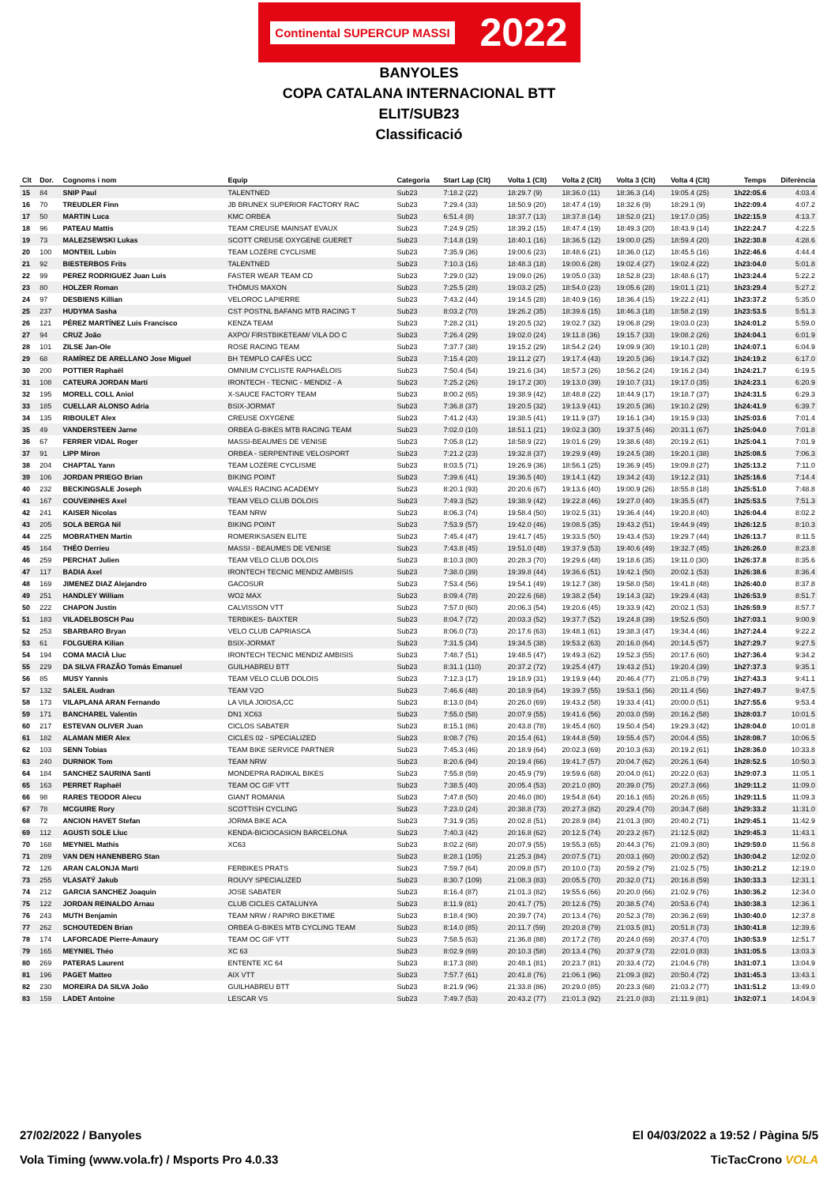Continental SUPERCUP MASSI 2022
BANYOLES
COPA CATALANA INTERNACIONAL BTT
ELIT/SUB23
Classificació
| Clt | Dor. | Cognoms i nom | Equip | Categoria | Start Lap (Clt) | Volta 1 (Clt) | Volta 2 (Clt) | Volta 3 (Clt) | Volta 4 (Clt) | Temps | Diferència |
| --- | --- | --- | --- | --- | --- | --- | --- | --- | --- | --- | --- |
| 15 | 84 | SNIP Paul | TALENTNED | Sub23 | 7:18.2 (22) | 18:29.7 (9) | 18:36.0 (11) | 18:36.3 (14) | 19:05.4 (25) | 1h22:05.6 | 4:03.4 |
| 16 | 70 | TREUDLER Finn | JB BRUNEX SUPERIOR FACTORY RAC | Sub23 | 7:29.4 (33) | 18:50.9 (20) | 18:47.4 (19) | 18:32.6 (9) | 18:29.1 (9) | 1h22:09.4 | 4:07.2 |
| 17 | 50 | MARTIN Luca | KMC ORBEA | Sub23 | 6:51.4 (8) | 18:37.7 (13) | 18:37.8 (14) | 18:52.0 (21) | 19:17.0 (35) | 1h22:15.9 | 4:13.7 |
| 18 | 96 | PATEAU Mattis | TEAM CREUSE MAINSAT EVAUX | Sub23 | 7:24.9 (25) | 18:39.2 (15) | 18:47.4 (19) | 18:49.3 (20) | 18:43.9 (14) | 1h22:24.7 | 4:22.5 |
| 19 | 73 | MALEZSEWSKI Lukas | SCOTT CREUSE OXYGENE GUERET | Sub23 | 7:14.8 (19) | 18:40.1 (16) | 18:36.5 (12) | 19:00.0 (25) | 18:59.4 (20) | 1h22:30.8 | 4:28.6 |
| 20 | 100 | MONTEIL Lubin | TEAM LOZÈRE CYCLISME | Sub23 | 7:35.9 (36) | 19:00.6 (23) | 18:48.6 (21) | 18:36.0 (12) | 18:45.5 (16) | 1h22:46.6 | 4:44.4 |
| 21 | 92 | BIESTERBOS Frits | TALENTNED | Sub23 | 7:10.3 (16) | 18:48.3 (18) | 19:00.6 (28) | 19:02.4 (27) | 19:02.4 (22) | 1h23:04.0 | 5:01.8 |
| 22 | 99 | PEREZ RODRIGUEZ Juan Luis | FASTER WEAR TEAM CD | Sub23 | 7:29.0 (32) | 19:09.0 (26) | 19:05.0 (33) | 18:52.8 (23) | 18:48.6 (17) | 1h23:24.4 | 5:22.2 |
| 23 | 80 | HOLZER Roman | THÖMUS MAXON | Sub23 | 7:25.5 (28) | 19:03.2 (25) | 18:54.0 (23) | 19:05.6 (28) | 19:01.1 (21) | 1h23:29.4 | 5:27.2 |
| 24 | 97 | DESBIENS Killian | VELOROC LAPIERRE | Sub23 | 7:43.2 (44) | 19:14.5 (28) | 18:40.9 (16) | 18:36.4 (15) | 19:22.2 (41) | 1h23:37.2 | 5:35.0 |
| 25 | 237 | HUDYMA Sasha | CST POSTNL BAFANG MTB RACING T | Sub23 | 8:03.2 (70) | 19:26.2 (35) | 18:39.6 (15) | 18:46.3 (18) | 18:58.2 (19) | 1h23:53.5 | 5:51.3 |
| 26 | 121 | PÉREZ MARTÍNEZ Luis Francisco | KENZA TEAM | Sub23 | 7:28.2 (31) | 19:20.5 (32) | 19:02.7 (32) | 19:06.8 (29) | 19:03.0 (23) | 1h24:01.2 | 5:59.0 |
| 27 | 94 | CRUZ João | AXPO/ FIRSTBIKETEAM/ VILA DO C | Sub23 | 7:26.4 (29) | 19:02.0 (24) | 19:11.8 (36) | 19:15.7 (33) | 19:08.2 (26) | 1h24:04.1 | 6:01.9 |
| 28 | 101 | ZILSE Jan-Ole | ROSE RACING TEAM | Sub23 | 7:37.7 (38) | 19:15.2 (29) | 18:54.2 (24) | 19:09.9 (30) | 19:10.1 (28) | 1h24:07.1 | 6:04.9 |
| 29 | 68 | RAMÍREZ DE ARELLANO Jose Miguel | BH TEMPLO CAFÉS UCC | Sub23 | 7:15.4 (20) | 19:11.2 (27) | 19:17.4 (43) | 19:20.5 (36) | 19:14.7 (32) | 1h24:19.2 | 6:17.0 |
| 30 | 200 | POTTIER Raphaël | OMNIUM CYCLISTE RAPHAËLOIS | Sub23 | 7:50.4 (54) | 19:21.6 (34) | 18:57.3 (26) | 18:56.2 (24) | 19:16.2 (34) | 1h24:21.7 | 6:19.5 |
| 31 | 108 | CATEURA JORDAN Martí | IRONTECH - TECNIC - MENDIZ - A | Sub23 | 7:25.2 (26) | 19:17.2 (30) | 19:13.0 (39) | 19:10.7 (31) | 19:17.0 (35) | 1h24:23.1 | 6:20.9 |
| 32 | 195 | MORELL COLL Aniol | X-SAUCE FACTORY TEAM | Sub23 | 8:00.2 (65) | 19:38.9 (42) | 18:48.8 (22) | 18:44.9 (17) | 19:18.7 (37) | 1h24:31.5 | 6:29.3 |
| 33 | 185 | CUELLAR ALONSO Adria | BSIX-JORMAT | Sub23 | 7:36.8 (37) | 19:20.5 (32) | 19:13.9 (41) | 19:20.5 (36) | 19:10.2 (29) | 1h24:41.9 | 6:39.7 |
| 34 | 135 | RIBOULET Alex | CREUSE OXYGENE | Sub23 | 7:41.2 (43) | 19:38.5 (41) | 19:11.9 (37) | 19:16.1 (34) | 19:15.9 (33) | 1h25:03.6 | 7:01.4 |
| 35 | 49 | VANDERSTEEN Jarne | ORBEA G-BIKES MTB RACING TEAM | Sub23 | 7:02.0 (10) | 18:51.1 (21) | 19:02.3 (30) | 19:37.5 (46) | 20:31.1 (67) | 1h25:04.0 | 7:01.8 |
| 36 | 67 | FERRER VIDAL Roger | MASSI-BEAUMES DE VENISE | Sub23 | 7:05.8 (12) | 18:58.9 (22) | 19:01.6 (29) | 19:38.6 (48) | 20:19.2 (61) | 1h25:04.1 | 7:01.9 |
| 37 | 91 | LIPP Miron | ORBEA - SERPENTINE VELOSPORT | Sub23 | 7:21.2 (23) | 19:32.8 (37) | 19:29.9 (49) | 19:24.5 (38) | 19:20.1 (38) | 1h25:08.5 | 7:06.3 |
| 38 | 204 | CHAPTAL Yann | TEAM LOZÈRE CYCLISME | Sub23 | 8:03.5 (71) | 19:26.9 (36) | 18:56.1 (25) | 19:36.9 (45) | 19:09.8 (27) | 1h25:13.2 | 7:11.0 |
| 39 | 106 | JORDAN PRIEGO Brian | BIKING POINT | Sub23 | 7:39.6 (41) | 19:36.5 (40) | 19:14.1 (42) | 19:34.2 (43) | 19:12.2 (31) | 1h25:16.6 | 7:14.4 |
| 40 | 232 | BECKINGSALE Joseph | WALES RACING ACADEMY | Sub23 | 8:20.1 (93) | 20:20.6 (67) | 19:13.6 (40) | 19:00.9 (26) | 18:55.8 (18) | 1h25:51.0 | 7:48.8 |
| 41 | 167 | COUVEINHES Axel | TEAM VELO CLUB DOLOIS | Sub23 | 7:49.3 (52) | 19:38.9 (42) | 19:22.8 (46) | 19:27.0 (40) | 19:35.5 (47) | 1h25:53.5 | 7:51.3 |
| 42 | 241 | KAISER Nicolas | TEAM NRW | Sub23 | 8:06.3 (74) | 19:58.4 (50) | 19:02.5 (31) | 19:36.4 (44) | 19:20.8 (40) | 1h26:04.4 | 8:02.2 |
| 43 | 205 | SOLA BERGA Nil | BIKING POINT | Sub23 | 7:53.9 (57) | 19:42.0 (46) | 19:08.5 (35) | 19:43.2 (51) | 19:44.9 (49) | 1h26:12.5 | 8:10.3 |
| 44 | 225 | MOBRATHEN Martin | ROMERIKSASEN ELITE | Sub23 | 7:45.4 (47) | 19:41.7 (45) | 19:33.5 (50) | 19:43.4 (53) | 19:29.7 (44) | 1h26:13.7 | 8:11.5 |
| 45 | 164 | THÉO Derrieu | MASSI - BEAUMES DE VENISE | Sub23 | 7:43.8 (45) | 19:51.0 (48) | 19:37.9 (53) | 19:40.6 (49) | 19:32.7 (45) | 1h26:26.0 | 8:23.8 |
| 46 | 259 | PERCHAT Julien | TEAM VELO CLUB DOLOIS | Sub23 | 8:10.3 (80) | 20:28.3 (70) | 19:29.6 (48) | 19:18.6 (35) | 19:11.0 (30) | 1h26:37.8 | 8:35.6 |
| 47 | 117 | BADIA Axel | IRONTECH TECNIC MENDIZ AMBISIS | Sub23 | 7:38.0 (39) | 19:39.8 (44) | 19:36.6 (51) | 19:42.1 (50) | 20:02.1 (53) | 1h26:38.6 | 8:36.4 |
| 48 | 169 | JIMENEZ DIAZ Alejandro | GACOSUR | Sub23 | 7:53.4 (56) | 19:54.1 (49) | 19:12.7 (38) | 19:58.0 (58) | 19:41.8 (48) | 1h26:40.0 | 8:37.8 |
| 49 | 251 | HANDLEY William | WO2 MAX | Sub23 | 8:09.4 (78) | 20:22.6 (68) | 19:38.2 (54) | 19:14.3 (32) | 19:29.4 (43) | 1h26:53.9 | 8:51.7 |
| 50 | 222 | CHAPON Justin | CALVISSON VTT | Sub23 | 7:57.0 (60) | 20:06.3 (54) | 19:20.6 (45) | 19:33.9 (42) | 20:02.1 (53) | 1h26:59.9 | 8:57.7 |
| 51 | 183 | VILADELBOSCH Pau | TERBIKES- BAIXTER | Sub23 | 8:04.7 (72) | 20:03.3 (52) | 19:37.7 (52) | 19:24.8 (39) | 19:52.6 (50) | 1h27:03.1 | 9:00.9 |
| 52 | 253 | SBARBARO Bryan | VELO CLUB CAPRIASCA | Sub23 | 8:06.0 (73) | 20:17.6 (63) | 19:48.1 (61) | 19:38.3 (47) | 19:34.4 (46) | 1h27:24.4 | 9:22.2 |
| 53 | 61 | FOLGUERA Kilian | BSIX-JORMAT | Sub23 | 7:31.5 (34) | 19:34.5 (38) | 19:53.2 (63) | 20:16.0 (64) | 20:14.5 (57) | 1h27:29.7 | 9:27.5 |
| 54 | 194 | COMA MACIÀ Lluc | IRONTECH TECNIC MENDIZ AMBISIS | Sub23 | 7:48.7 (51) | 19:48.5 (47) | 19:49.3 (62) | 19:52.3 (55) | 20:17.6 (60) | 1h27:36.4 | 9:34.2 |
| 55 | 229 | DA SILVA FRAZÃO Tomás Emanuel | GUILHABREU BTT | Sub23 | 8:31.1 (110) | 20:37.2 (72) | 19:25.4 (47) | 19:43.2 (51) | 19:20.4 (39) | 1h27:37.3 | 9:35.1 |
| 56 | 85 | MUSY Yannis | TEAM VELO CLUB DOLOIS | Sub23 | 7:12.3 (17) | 19:18.9 (31) | 19:19.9 (44) | 20:46.4 (77) | 21:05.8 (79) | 1h27:43.3 | 9:41.1 |
| 57 | 132 | SALEIL Audran | TEAM V2O | Sub23 | 7:46.6 (48) | 20:18.9 (64) | 19:39.7 (55) | 19:53.1 (56) | 20:11.4 (56) | 1h27:49.7 | 9:47.5 |
| 58 | 173 | VILAPLANA ARAN Fernando | LA VILA JOIOSA,CC | Sub23 | 8:13.0 (84) | 20:26.0 (69) | 19:43.2 (58) | 19:33.4 (41) | 20:00.0 (51) | 1h27:55.6 | 9:53.4 |
| 59 | 171 | BANCHAREL Valentin | DN1 XC63 | Sub23 | 7:55.0 (58) | 20:07.9 (55) | 19:41.6 (56) | 20:03.0 (59) | 20:16.2 (58) | 1h28:03.7 | 10:01.5 |
| 60 | 217 | ESTEVAN OLIVER Juan | CICLOS SABATER | Sub23 | 8:15.1 (86) | 20:43.8 (78) | 19:45.4 (60) | 19:50.4 (54) | 19:29.3 (42) | 1h28:04.0 | 10:01.8 |
| 61 | 182 | ALAMAN MIER Alex | CICLES 02 - SPECIALIZED | Sub23 | 8:08.7 (76) | 20:15.4 (61) | 19:44.8 (59) | 19:55.4 (57) | 20:04.4 (55) | 1h28:08.7 | 10:06.5 |
| 62 | 103 | SENN Tobias | TEAM BIKE SERVICE PARTNER | Sub23 | 7:45.3 (46) | 20:18.9 (64) | 20:02.3 (69) | 20:10.3 (63) | 20:19.2 (61) | 1h28:36.0 | 10:33.8 |
| 63 | 240 | DURNIOK Tom | TEAM NRW | Sub23 | 8:20.6 (94) | 20:19.4 (66) | 19:41.7 (57) | 20:04.7 (62) | 20:26.1 (64) | 1h28:52.5 | 10:50.3 |
| 64 | 184 | SANCHEZ SAURINA Santi | MONDEPRA RADIKAL BIKES | Sub23 | 7:55.8 (59) | 20:45.9 (79) | 19:59.6 (68) | 20:04.0 (61) | 20:22.0 (63) | 1h29:07.3 | 11:05.1 |
| 65 | 163 | PERRET Raphaël | TEAM OC GIF VTT | Sub23 | 7:38.5 (40) | 20:05.4 (53) | 20:21.0 (80) | 20:39.0 (75) | 20:27.3 (66) | 1h29:11.2 | 11:09.0 |
| 66 | 98 | RARES TEODOR Alecu | GIANT ROMANIA | Sub23 | 7:47.8 (50) | 20:46.0 (80) | 19:54.8 (64) | 20:16.1 (65) | 20:26.8 (65) | 1h29:11.5 | 11:09.3 |
| 67 | 78 | MCGUIRE Rory | SCOTTISH CYCLING | Sub23 | 7:23.0 (24) | 20:38.8 (73) | 20:27.3 (82) | 20:29.4 (70) | 20:34.7 (68) | 1h29:33.2 | 11:31.0 |
| 68 | 72 | ANCION HAVET Stefan | JORMA BIKE ACA | Sub23 | 7:31.9 (35) | 20:02.8 (51) | 20:28.9 (84) | 21:01.3 (80) | 20:40.2 (71) | 1h29:45.1 | 11:42.9 |
| 69 | 112 | AGUSTI SOLE Lluc | KENDA-BICIOCASION BARCELONA | Sub23 | 7:40.3 (42) | 20:16.8 (62) | 20:12.5 (74) | 20:23.2 (67) | 21:12.5 (82) | 1h29:45.3 | 11:43.1 |
| 70 | 168 | MEYNIEL Mathis | XC63 | Sub23 | 8:02.2 (68) | 20:07.9 (55) | 19:55.3 (65) | 20:44.3 (76) | 21:09.3 (80) | 1h29:59.0 | 11:56.8 |
| 71 | 289 | VAN DEN HANENBERG Stan | | Sub23 | 8:28.1 (105) | 21:25.3 (84) | 20:07.5 (71) | 20:03.1 (60) | 20:00.2 (52) | 1h30:04.2 | 12:02.0 |
| 72 | 126 | ARAN CALONJA Marti | FERBIKES PRATS | Sub23 | 7:59.7 (64) | 20:09.8 (57) | 20:10.0 (73) | 20:59.2 (79) | 21:02.5 (75) | 1h30:21.2 | 12:19.0 |
| 73 | 255 | VLASATÝ Jakub | ROUVY SPECIALIZED | Sub23 | 8:30.7 (109) | 21:08.3 (83) | 20:05.5 (70) | 20:32.0 (71) | 20:16.8 (59) | 1h30:33.3 | 12:31.1 |
| 74 | 212 | GARCIA SANCHEZ Joaquin | JOSE SABATER | Sub23 | 8:16.4 (87) | 21:01.3 (82) | 19:55.6 (66) | 20:20.0 (66) | 21:02.9 (76) | 1h30:36.2 | 12:34.0 |
| 75 | 122 | JORDAN REINALDO Arnau | CLUB CICLES CATALUNYA | Sub23 | 8:11.9 (81) | 20:41.7 (75) | 20:12.6 (75) | 20:38.5 (74) | 20:53.6 (74) | 1h30:38.3 | 12:36.1 |
| 76 | 243 | MUTH Benjamin | TEAM NRW / RAPIRO BIKETIME | Sub23 | 8:18.4 (90) | 20:39.7 (74) | 20:13.4 (76) | 20:52.3 (78) | 20:36.2 (69) | 1h30:40.0 | 12:37.8 |
| 77 | 262 | SCHOUTEDEN Brian | ORBEA G-BIKES MTB CYCLING TEAM | Sub23 | 8:14.0 (85) | 20:11.7 (59) | 20:20.8 (79) | 21:03.5 (81) | 20:51.8 (73) | 1h30:41.8 | 12:39.6 |
| 78 | 174 | LAFORCADE Pierre-Amaury | TEAM OC GIF VTT | Sub23 | 7:58.5 (63) | 21:36.8 (88) | 20:17.2 (78) | 20:24.0 (69) | 20:37.4 (70) | 1h30:53.9 | 12:51.7 |
| 79 | 165 | MEYNIEL Théo | XC 63 | Sub23 | 8:02.9 (69) | 20:10.3 (58) | 20:13.4 (76) | 20:37.9 (73) | 22:01.0 (83) | 1h31:05.5 | 13:03.3 |
| 80 | 269 | PATERAS Laurent | ENTENTE XC 64 | Sub23 | 8:17.3 (88) | 20:48.1 (81) | 20:23.7 (81) | 20:33.4 (72) | 21:04.6 (78) | 1h31:07.1 | 13:04.9 |
| 81 | 196 | PAGET Matteo | AIX VTT | Sub23 | 7:57.7 (61) | 20:41.8 (76) | 21:06.1 (96) | 21:09.3 (82) | 20:50.4 (72) | 1h31:45.3 | 13:43.1 |
| 82 | 230 | MOREIRA DA SILVA João | GUILHABREU BTT | Sub23 | 8:21.9 (96) | 21:33.8 (86) | 20:29.0 (85) | 20:23.3 (68) | 21:03.2 (77) | 1h31:51.2 | 13:49.0 |
| 83 | 159 | LADET Antoine | LESCAR VS | Sub23 | 7:49.7 (53) | 20:43.2 (77) | 21:01.3 (92) | 21:21.0 (83) | 21:11.9 (81) | 1h32:07.1 | 14:04.9 |
27/02/2022 / Banyoles El 04/03/2022 a 19:52 / Pàgina 5/5
Vola Timing (www.vola.fr) / Msports Pro 4.0.33 TicTacCrono VOLA